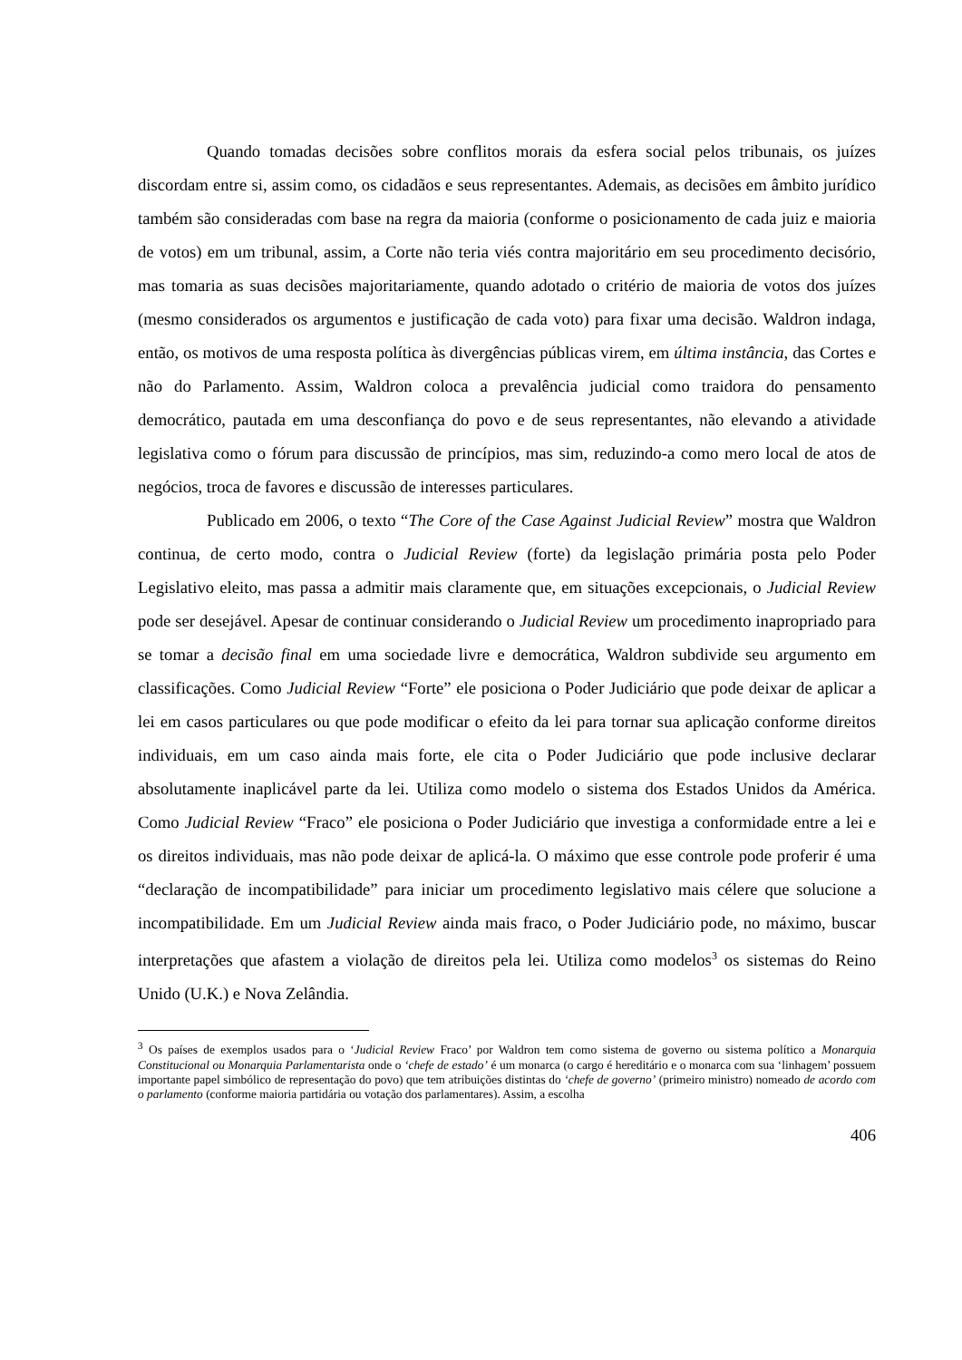Quando tomadas decisões sobre conflitos morais da esfera social pelos tribunais, os juízes discordam entre si, assim como, os cidadãos e seus representantes. Ademais, as decisões em âmbito jurídico também são consideradas com base na regra da maioria (conforme o posicionamento de cada juiz e maioria de votos) em um tribunal, assim, a Corte não teria viés contra majoritário em seu procedimento decisório, mas tomaria as suas decisões majoritariamente, quando adotado o critério de maioria de votos dos juízes (mesmo considerados os argumentos e justificação de cada voto) para fixar uma decisão. Waldron indaga, então, os motivos de uma resposta política às divergências públicas virem, em última instância, das Cortes e não do Parlamento. Assim, Waldron coloca a prevalência judicial como traidora do pensamento democrático, pautada em uma desconfiança do povo e de seus representantes, não elevando a atividade legislativa como o fórum para discussão de princípios, mas sim, reduzindo-a como mero local de atos de negócios, troca de favores e discussão de interesses particulares.
Publicado em 2006, o texto “The Core of the Case Against Judicial Review” mostra que Waldron continua, de certo modo, contra o Judicial Review (forte) da legislação primária posta pelo Poder Legislativo eleito, mas passa a admitir mais claramente que, em situações excepcionais, o Judicial Review pode ser desejável. Apesar de continuar considerando o Judicial Review um procedimento inapropriado para se tomar a decisão final em uma sociedade livre e democrática, Waldron subdivide seu argumento em classificações. Como Judicial Review “Forte” ele posiciona o Poder Judiciário que pode deixar de aplicar a lei em casos particulares ou que pode modificar o efeito da lei para tornar sua aplicação conforme direitos individuais, em um caso ainda mais forte, ele cita o Poder Judiciário que pode inclusive declarar absolutamente inaplicável parte da lei. Utiliza como modelo o sistema dos Estados Unidos da América. Como Judicial Review “Fraco” ele posiciona o Poder Judiciário que investiga a conformidade entre a lei e os direitos individuais, mas não pode deixar de aplicá-la. O máximo que esse controle pode proferir é uma “declaração de incompatibilidade” para iniciar um procedimento legislativo mais célere que solucione a incompatibilidade. Em um Judicial Review ainda mais fraco, o Poder Judiciário pode, no máximo, buscar interpretações que afastem a violação de direitos pela lei. Utiliza como modelos<sup>3</sup> os sistemas do Reino Unido (U.K.) e Nova Zelândia.
<sup>3</sup> Os países de exemplos usados para o ‘Judicial Review Fraco’ por Waldron tem como sistema de governo ou sistema político a Monarquia Constitucional ou Monarquia Parlamentarista onde o ‘chefe de estado’ é um monarca (o cargo é hereditário e o monarca com sua ‘linhagem’ possuem importante papel simbólico de representação do povo) que tem atribuições distintas do ‘chefe de governo’ (primeiro ministro) nomeado de acordo com o parlamento (conforme maioria partidária ou votação dos parlamentares). Assim, a escolha
406